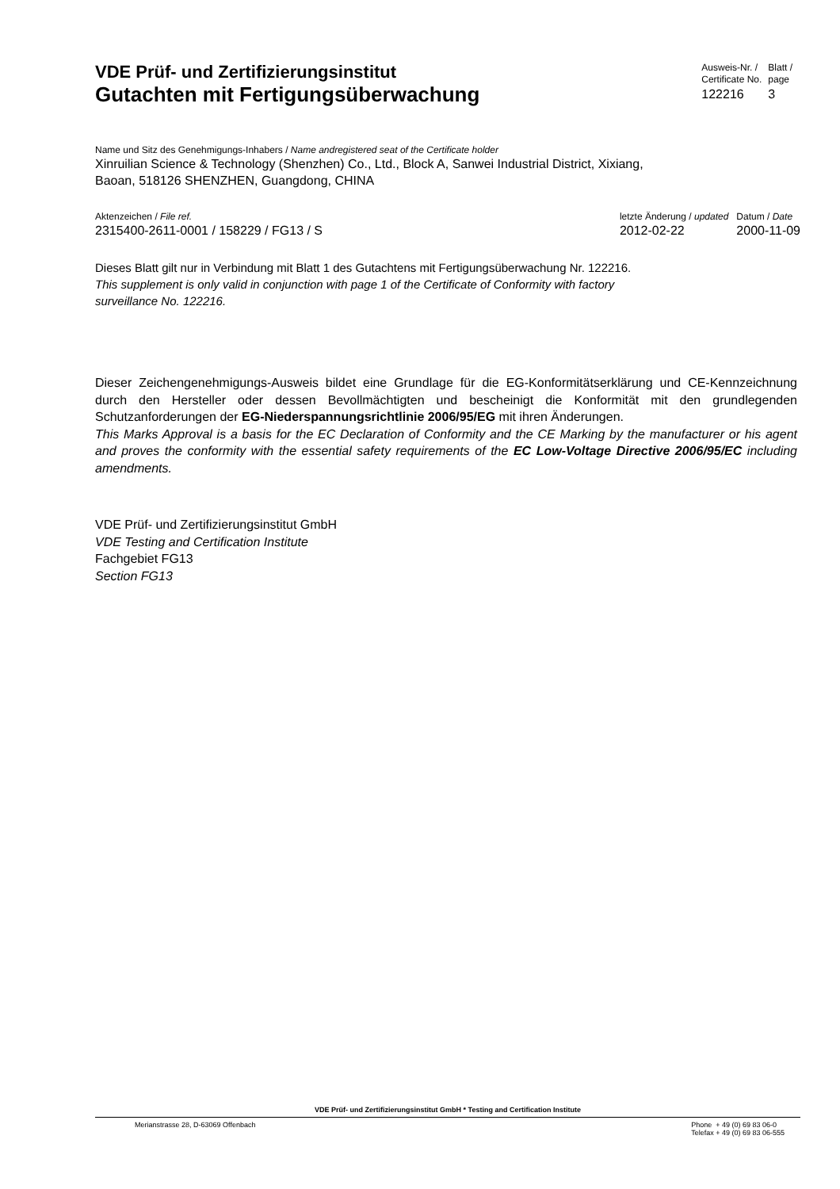VDE Prüf- und Zertifizierungsinstitut
Gutachten mit Fertigungsüberwachung
Ausweis-Nr. /
Certificate No.
122216
Blatt /
page
3
Name und Sitz des Genehmigungs-Inhabers / Name andregistered seat of the Certificate holder
Xinruilian Science & Technology (Shenzhen) Co., Ltd., Block A, Sanwei Industrial District, Xixiang,
Baoan, 518126 SHENZHEN, Guangdong, CHINA
Aktenzeichen / File ref.
2315400-2611-0001 / 158229 / FG13 / S
letzte Änderung / updated
2012-02-22
Datum / Date
2000-11-09
Dieses Blatt gilt nur in Verbindung mit Blatt 1 des Gutachtens mit Fertigungsüberwachung Nr. 122216.
This supplement is only valid in conjunction with page 1 of the Certificate of Conformity with factory
surveillance No. 122216.
Dieser Zeichengenehmigungs-Ausweis bildet eine Grundlage für die EG-Konformitätserklärung und CE-Kennzeichnung durch den Hersteller oder dessen Bevollmächtigten und bescheinigt die Konformität mit den grundlegenden Schutzanforderungen der EG-Niederspannungsrichtlinie 2006/95/EG mit ihren Änderungen.
This Marks Approval is a basis for the EC Declaration of Conformity and the CE Marking by the manufacturer or his agent and proves the conformity with the essential safety requirements of the EC Low-Voltage Directive 2006/95/EC including amendments.
VDE Prüf- und Zertifizierungsinstitut GmbH
VDE Testing and Certification Institute
Fachgebiet FG13
Section FG13
VDE Prüf- und Zertifizierungsinstitut GmbH * Testing and Certification Institute
Merianstrasse 28, D-63069 Offenbach
Phone + 49 (0) 69 83 06-0
Telefax + 49 (0) 69 83 06-555